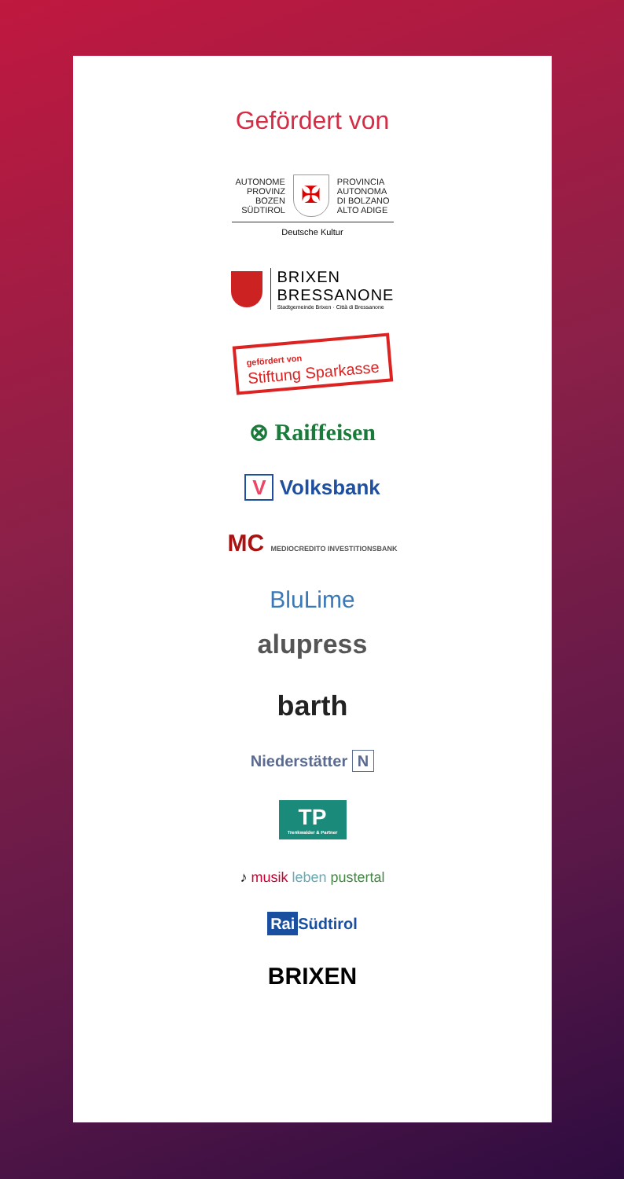Gefördert von
AUTONOME
PROVINZ
BOZEN
SÜDTIROL
✠
PROVINCIA
AUTONOMA
DI BOLZANO
ALTO ADIGE
Deutsche Kultur
BRIXEN
BRESSANONE
Stadtgemeinde Brixen · Città di Bressanone
gefördert von
Stiftung Sparkasse
⊗ Raiffeisen
V Volksbank
MC MEDIOCREDITO INVESTITIONSBANK
BluLime
alupress
barth
Niederstätter N
TP
Trenkwalder & Partner
♪ musik leben pustertal
Rai Südtirol
BRIXEN